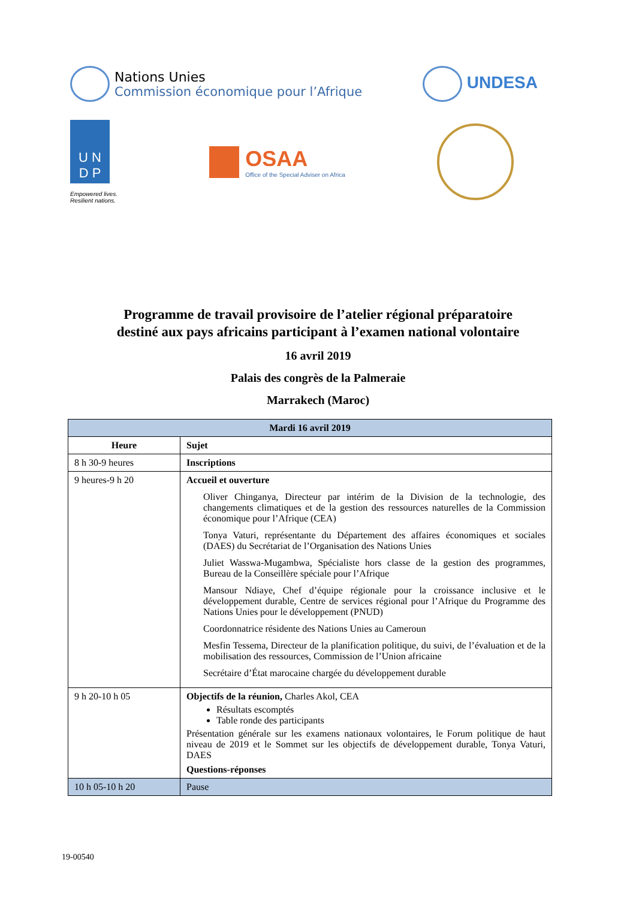Nations Unies
Commission économique pour l’Afrique
UNDESA
U N
D P
Empowered lives.
Resilient nations.
OSAA
Office of the Special Adviser on Africa
Programme de travail provisoire de l’atelier régional préparatoire
destiné aux pays africains participant à l’examen national volontaire
16 avril 2019
Palais des congrès de la Palmeraie
Marrakech (Maroc)
| Mardi 16 avril 2019 | |
| --- | --- |
| Heure | Sujet |
| 8 h 30-9 heures | Inscriptions |
| 9 heures-9 h 20 | Accueil et ouverture Oliver Chinganya, Directeur par intérim de la Division de la technologie, des changements climatiques et de la gestion des ressources naturelles de la Commission économique pour l’Afrique (CEA) Tonya Vaturi, représentante du Département des affaires économiques et sociales (DAES) du Secrétariat de l’Organisation des Nations Unies Juliet Wasswa-Mugambwa, Spécialiste hors classe de la gestion des programmes, Bureau de la Conseillère spéciale pour l’Afrique Mansour Ndiaye, Chef d’équipe régionale pour la croissance inclusive et le développement durable, Centre de services régional pour l’Afrique du Programme des Nations Unies pour le développement (PNUD) Coordonnatrice résidente des Nations Unies au Cameroun Mesfin Tessema, Directeur de la planification politique, du suivi, de l’évaluation et de la mobilisation des ressources, Commission de l’Union africaine Secrétaire d’État marocaine chargée du développement durable |
| 9 h 20-10 h 05 | Objectifs de la réunion, Charles Akol, CEA Résultats escomptés Table ronde des participants Présentation générale sur les examens nationaux volontaires, le Forum politique de haut niveau de 2019 et le Sommet sur les objectifs de développement durable, Tonya Vaturi, DAES Questions-réponses |
| 10 h 05-10 h 20 | Pause |
19-00540